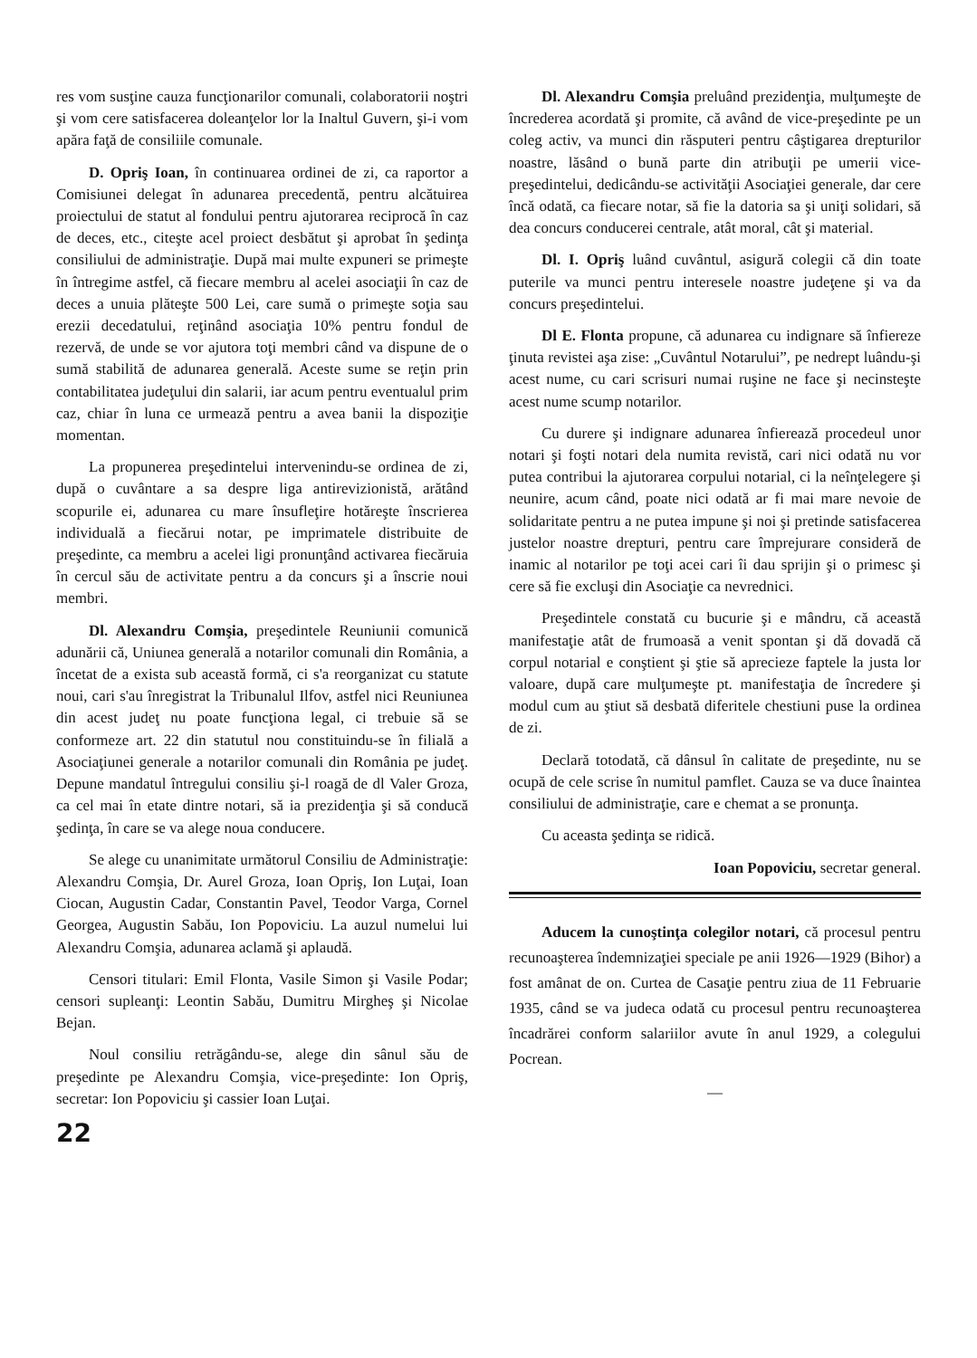res vom susţine cauza funcţionarilor comunali, colaboratorii noştri şi vom cere satisfacerea doleanţelor lor la Inaltul Guvern, şi-i vom apăra faţă de consiliile comunale.
D. Opriş Ioan, în continuarea ordinei de zi, ca raportor a Comisiunei delegat în adunarea precedentă, pentru alcătuirea proiectului de statut al fondului pentru ajutorarea reciprocă în caz de deces, etc., citeşte acel proiect desbătut şi aprobat în şedinţa consiliului de administraţie. După mai multe expuneri se primeşte în întregime astfel, că fiecare membru al acelei asociaţii în caz de deces a unuia plăteşte 500 Lei, care sumă o primeşte soţia sau erezii decedatului, reţinând asociaţia 10% pentru fondul de rezervă, de unde se vor ajutora toţi membri când va dispune de o sumă stabilită de adunarea generală. Aceste sume se reţin prin contabilitatea judeţului din salarii, iar acum pentru eventualul prim caz, chiar în luna ce urmează pentru a avea banii la dispoziţie momentan.
La propunerea preşedintelui intervenindu-se ordinea de zi, după o cuvântare a sa despre liga antirevizionistă, arătând scopurile ei, adunarea cu mare însufleţire hotăreşte înscrierea individuală a fiecărui notar, pe imprimatele distribuite de preşedinte, ca membru a acelei ligi pronunţând activarea fiecăruia în cercul său de activitate pentru a da concurs şi a înscrie noui membri.
Dl. Alexandru Comşia, preşedintele Reuniunii comunică adunării că, Uniunea generală a notarilor comunali din România, a încetat de a exista sub această formă, ci s'a reorganizat cu statute noui, cari s'au înregistrat la Tribunalul Ilfov, astfel nici Reuniunea din acest judeţ nu poate funcţiona legal, ci trebuie să se conformeze art. 22 din statutul nou constituindu-se în filială a Asociaţiunei generale a notarilor comunali din România pe judeţ. Depune mandatul întregului consiliu şi-l roagă de dl Valer Groza, ca cel mai în etate dintre notari, să ia prezidenţia şi să conducă şedinţa, în care se va alege noua conducere.
Se alege cu unanimitate următorul Consiliu de Administraţie: Alexandru Comşia, Dr. Aurel Groza, Ioan Opriş, Ion Luţai, Ioan Ciocan, Augustin Cadar, Constantin Pavel, Teodor Varga, Cornel Georgea, Augustin Sabău, Ion Popoviciu. La auzul numelui lui Alexandru Comşia, adunarea aclamă şi aplaudă.
Censori titulari: Emil Flonta, Vasile Simon şi Vasile Podar; censori supleanţi: Leontin Sabău, Dumitru Mirgheş şi Nicolae Bejan.
Noul consiliu retrăgându-se, alege din sânul său de preşedinte pe Alexandru Comşia, vice-preşedinte: Ion Opriş, secretar: Ion Popoviciu şi cassier Ioan Luţai.
22
Dl. Alexandru Comşia preluând prezidenţia, mulţumeşte de încrederea acordată şi promite, că având de vice-preşedinte pe un coleg activ, va munci din răsputeri pentru câştigarea drepturilor noastre, lăsând o bună parte din atribuţii pe umerii vice-preşedintelui, dedicându-se activităţii Asociaţiei generale, dar cere încă odată, ca fiecare notar, să fie la datoria sa şi uniţi solidari, să dea concurs conducerei centrale, atât moral, cât şi material.
Dl. I. Opriş luând cuvântul, asigură colegii că din toate puterile va munci pentru interesele noastre judeţene şi va da concurs preşedintelui.
Dl E. Flonta propune, că adunarea cu indignare să înfiereze ţinuta revistei aşa zise: „Cuvântul Notarului”, pe nedrept luându-şi acest nume, cu cari scrisuri numai ruşine ne face şi necinsteşte acest nume scump notarilor.
Cu durere şi indignare adunarea înfierează procedeul unor notari şi foşti notari dela numita revistă, cari nici odată nu vor putea contribui la ajutorarea corpului notarial, ci la neînţelegere şi neunire, acum când, poate nici odată ar fi mai mare nevoie de solidaritate pentru a ne putea impune şi noi şi pretinde satisfacerea justelor noastre drepturi, pentru care împrejurare consideră de inamic al notarilor pe toţi acei cari îi dau sprijin şi o primesc şi cere să fie excluşi din Asociaţie ca nevrednici.
Preşedintele constată cu bucurie şi e mândru, că această manifestaţie atât de frumoasă a venit spontan şi dă dovadă că corpul notarial e conştient şi ştie să aprecieze faptele la justa lor valoare, după care mulţumeşte pt. manifestaţia de încredere şi modul cum au ştiut să desbată diferitele chestiuni puse la ordinea de zi.
Declară totodată, că dânsul în calitate de preşedinte, nu se ocupă de cele scrise în numitul pamflet. Cauza se va duce înaintea consiliului de administraţie, care e chemat a se pronunţa.
Cu aceasta şedinţa se ridică.
Ioan Popoviciu, secretar general.
Aducem la cunoştinţa colegilor notari, că procesul pentru recunoaşterea îndemnizaţiei speciale pe anii 1926—1929 (Bihor) a fost amânat de on. Curtea de Casaţie pentru ziua de 11 Februarie 1935, când se va judeca odată cu procesul pentru recunoaşterea încadrărei conform salariilor avute în anul 1929, a colegului Pocrean.
—